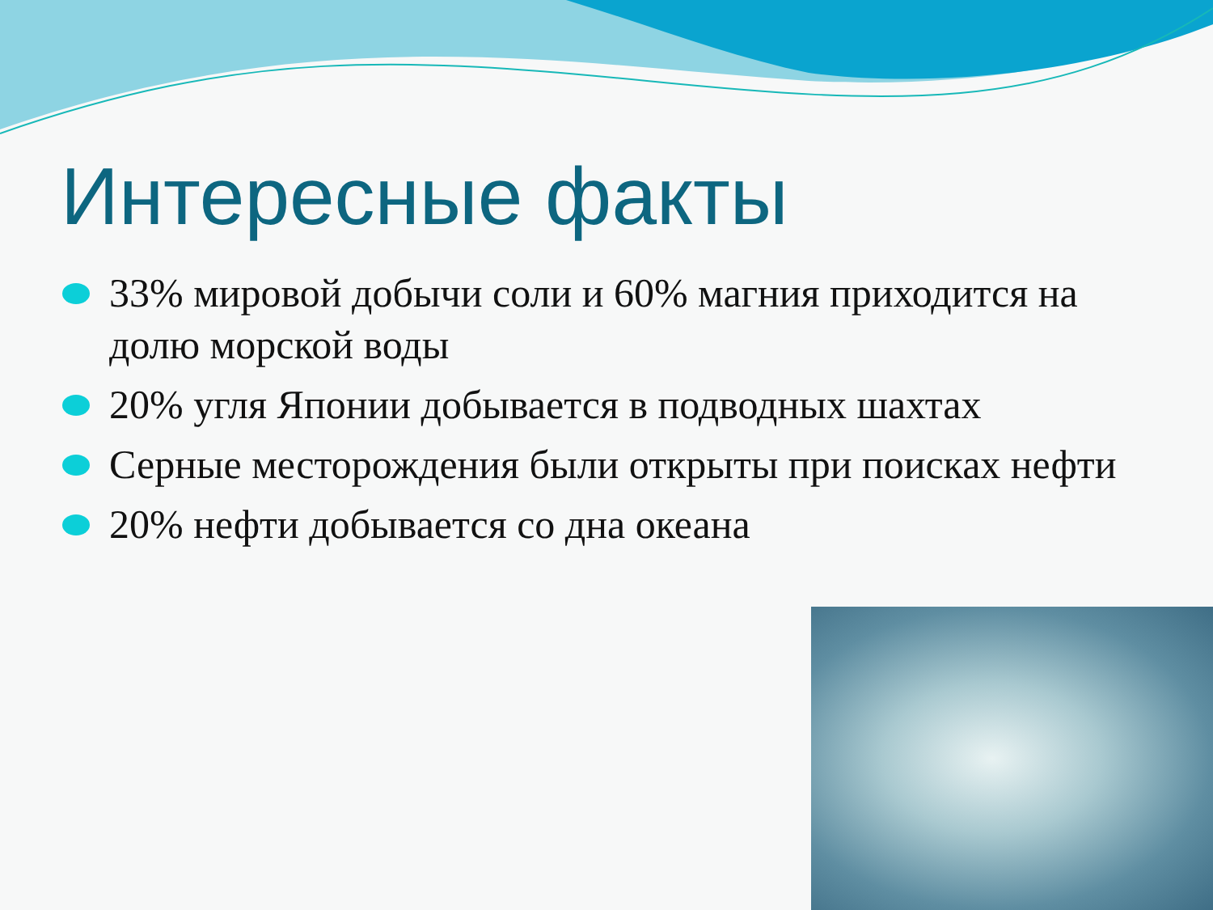Интересные факты
33% мировой добычи соли и 60% магния приходится на долю морской воды
20% угля Японии добывается в подводных шахтах
Серные месторождения были открыты при поисках нефти
20% нефти добывается со дна океана